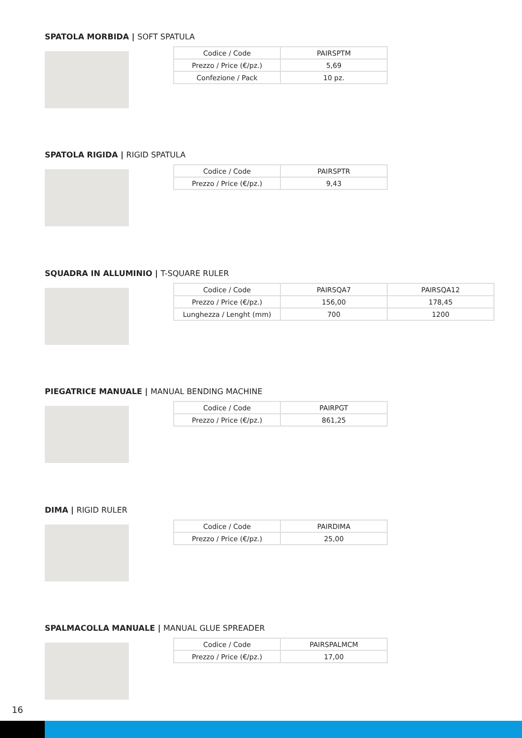SPATOLA MORBIDA | SOFT SPATULA
| Codice / Code | PAIRSPTM |
| Prezzo / Price (€/pz.) | 5,69 |
| Confezione / Pack | 10 pz. |
SPATOLA RIGIDA | RIGID SPATULA
| Codice / Code | PAIRSPTR |
| Prezzo / Price (€/pz.) | 9,43 |
SQUADRA IN ALLUMINIO | T-SQUARE RULER
| Codice / Code | PAIRSQA7 | PAIRSQA12 |
| Prezzo / Price (€/pz.) | 156,00 | 178,45 |
| Lunghezza / Lenght (mm) | 700 | 1200 |
PIEGATRICE MANUALE | MANUAL BENDING MACHINE
| Codice / Code | PAIRPGT |
| Prezzo / Price (€/pz.) | 861,25 |
DIMA | RIGID RULER
| Codice / Code | PAIRDIMA |
| Prezzo / Price (€/pz.) | 25,00 |
SPALMACOLLA MANUALE | MANUAL GLUE SPREADER
| Codice / Code | PAIRSPALMCM |
| Prezzo / Price (€/pz.) | 17,00 |
16